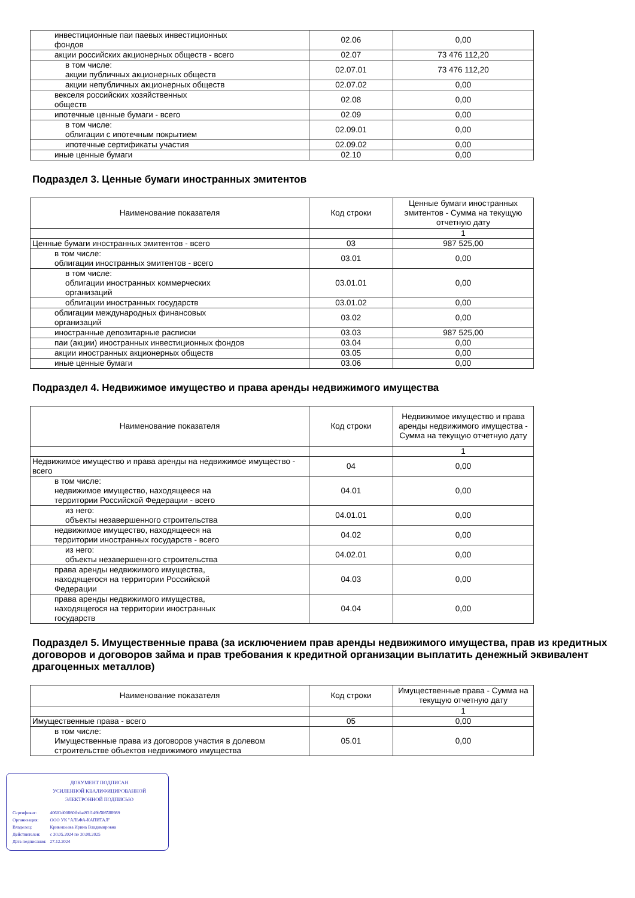| инвестиционные паи паевых инвестиционных фондов | 02.06 | 0,00 |
| акции российских акционерных обществ - всего | 02.07 | 73 476 112,20 |
| в том числе: акции публичных акционерных обществ | 02.07.01 | 73 476 112,20 |
| акции непубличных акционерных обществ | 02.07.02 | 0,00 |
| векселя российских хозяйственных обществ | 02.08 | 0,00 |
| ипотечные ценные бумаги - всего | 02.09 | 0,00 |
| в том числе: облигации с ипотечным покрытием | 02.09.01 | 0,00 |
| ипотечные сертификаты участия | 02.09.02 | 0,00 |
| иные ценные бумаги | 02.10 | 0,00 |
Подраздел 3. Ценные бумаги иностранных эмитентов
| Наименование показателя | Код строки | Ценные бумаги иностранных эмитентов - Сумма на текущую отчетную дату |
| --- | --- | --- |
| | | 1 |
| Ценные бумаги иностранных эмитентов - всего | 03 | 987 525,00 |
| в том числе: облигации иностранных эмитентов - всего | 03.01 | 0,00 |
| в том числе: облигации иностранных коммерческих организаций | 03.01.01 | 0,00 |
| облигации иностранных государств | 03.01.02 | 0,00 |
| облигации международных финансовых организаций | 03.02 | 0,00 |
| иностранные депозитарные расписки | 03.03 | 987 525,00 |
| паи (акции) иностранных инвестиционных фондов | 03.04 | 0,00 |
| акции иностранных акционерных обществ | 03.05 | 0,00 |
| иные ценные бумаги | 03.06 | 0,00 |
Подраздел 4. Недвижимое имущество и права аренды недвижимого имущества
| Наименование показателя | Код строки | Недвижимое имущество и права аренды недвижимого имущества - Сумма на текущую отчетную дату |
| --- | --- | --- |
| | | 1 |
| Недвижимое имущество и права аренды на недвижимое имущество - всего | 04 | 0,00 |
| в том числе: недвижимое имущество, находящееся на территории Российской Федерации - всего | 04.01 | 0,00 |
| из него: объекты незавершенного строительства | 04.01.01 | 0,00 |
| недвижимое имущество, находящееся на территории иностранных государств - всего | 04.02 | 0,00 |
| из него: объекты незавершенного строительства | 04.02.01 | 0,00 |
| права аренды недвижимого имущества, находящегося на территории Российской Федерации | 04.03 | 0,00 |
| права аренды недвижимого имущества, находящегося на территории иностранных государств | 04.04 | 0,00 |
Подраздел 5. Имущественные права (за исключением прав аренды недвижимого имущества, прав из кредитных договоров и договоров займа и прав требования к кредитной организации выплатить денежный эквивалент драгоценных металлов)
| Наименование показателя | Код строки | Имущественные права - Сумма на текущую отчетную дату |
| --- | --- | --- |
| | | 1 |
| Имущественные права - всего | 05 | 0,00 |
| в том числе: Имущественные права из договоров участия в долевом строительстве объектов недвижимого имущества | 05.01 | 0,00 |
ДОКУМЕНТ ПОДПИСАН
УСИЛЕННОЙ КВАЛИФИЦИРОВАННОЙ
ЭЛЕКТРОННОЙ ПОДПИСЬЮ
| Сертификат: | 40601d00860fbda493f149b566588989 |
| Организация: | ООО УК "АЛЬФА-КАПИТАЛ" |
| Владелец: | Кривошеева Ирина Владимировна |
| Действителен: | с 30.05.2024 по 30.08.2025 |
| Дата подписания: | 27.12.2024 |